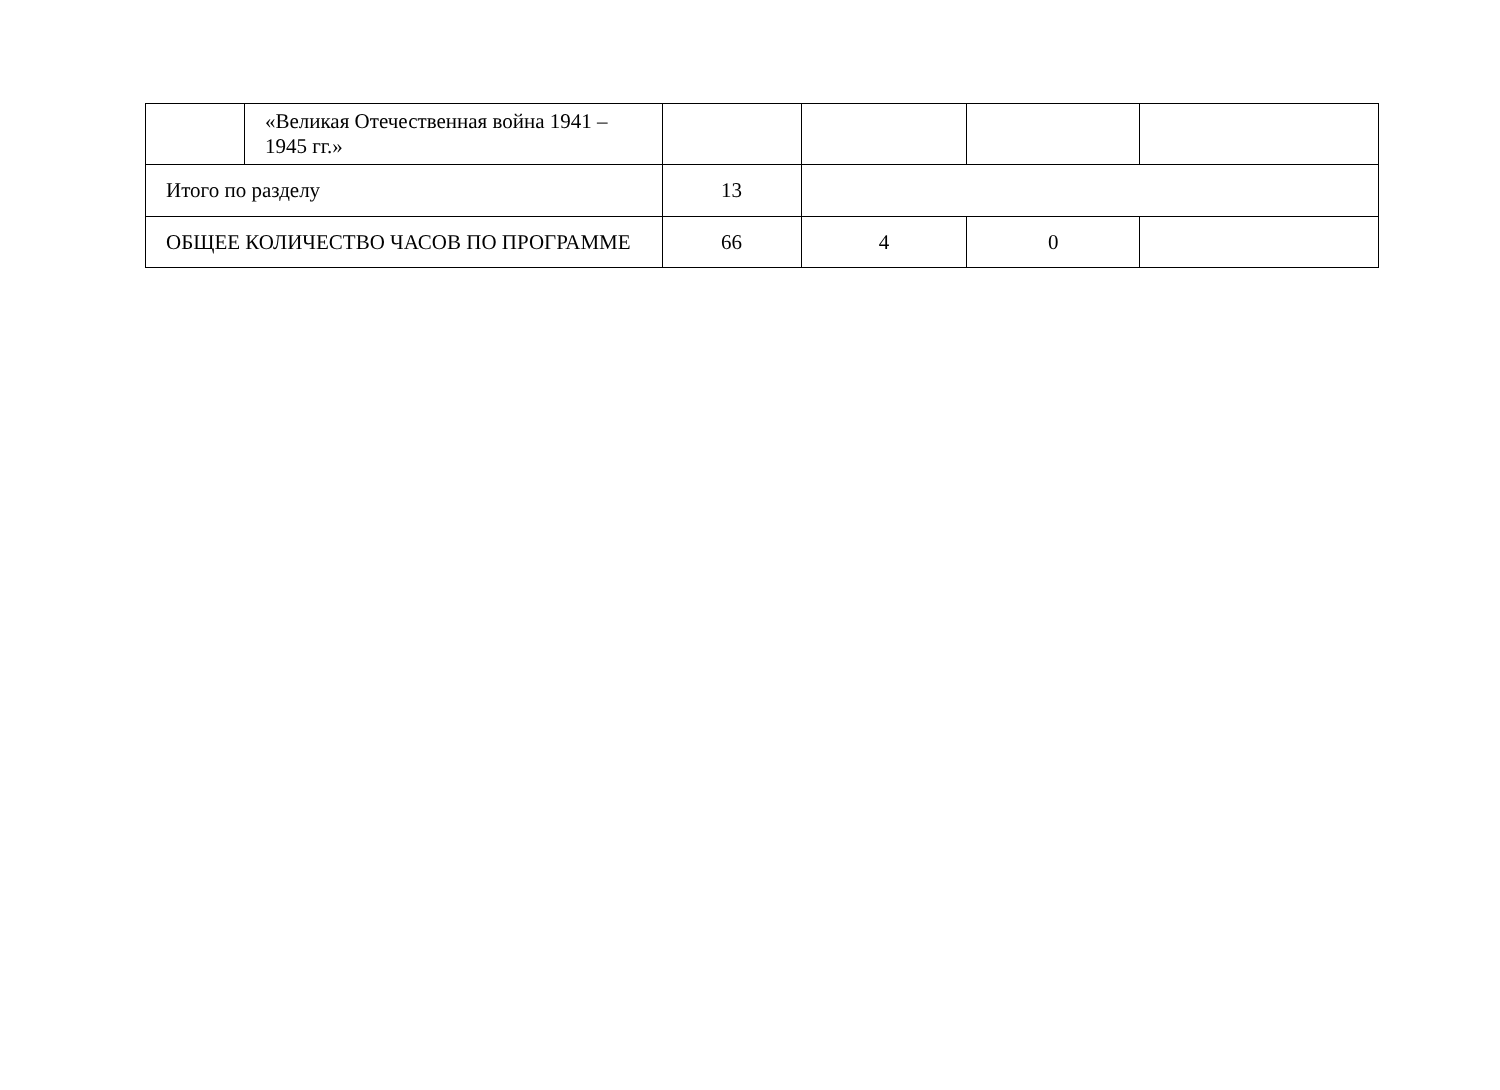| | «Великая Отечественная война 1941 – 1945 гг.» | | | | |
| Итого по разделу | | 13 | | | |
| ОБЩЕЕ КОЛИЧЕСТВО ЧАСОВ ПО ПРОГРАММЕ | | 66 | 4 | 0 | |